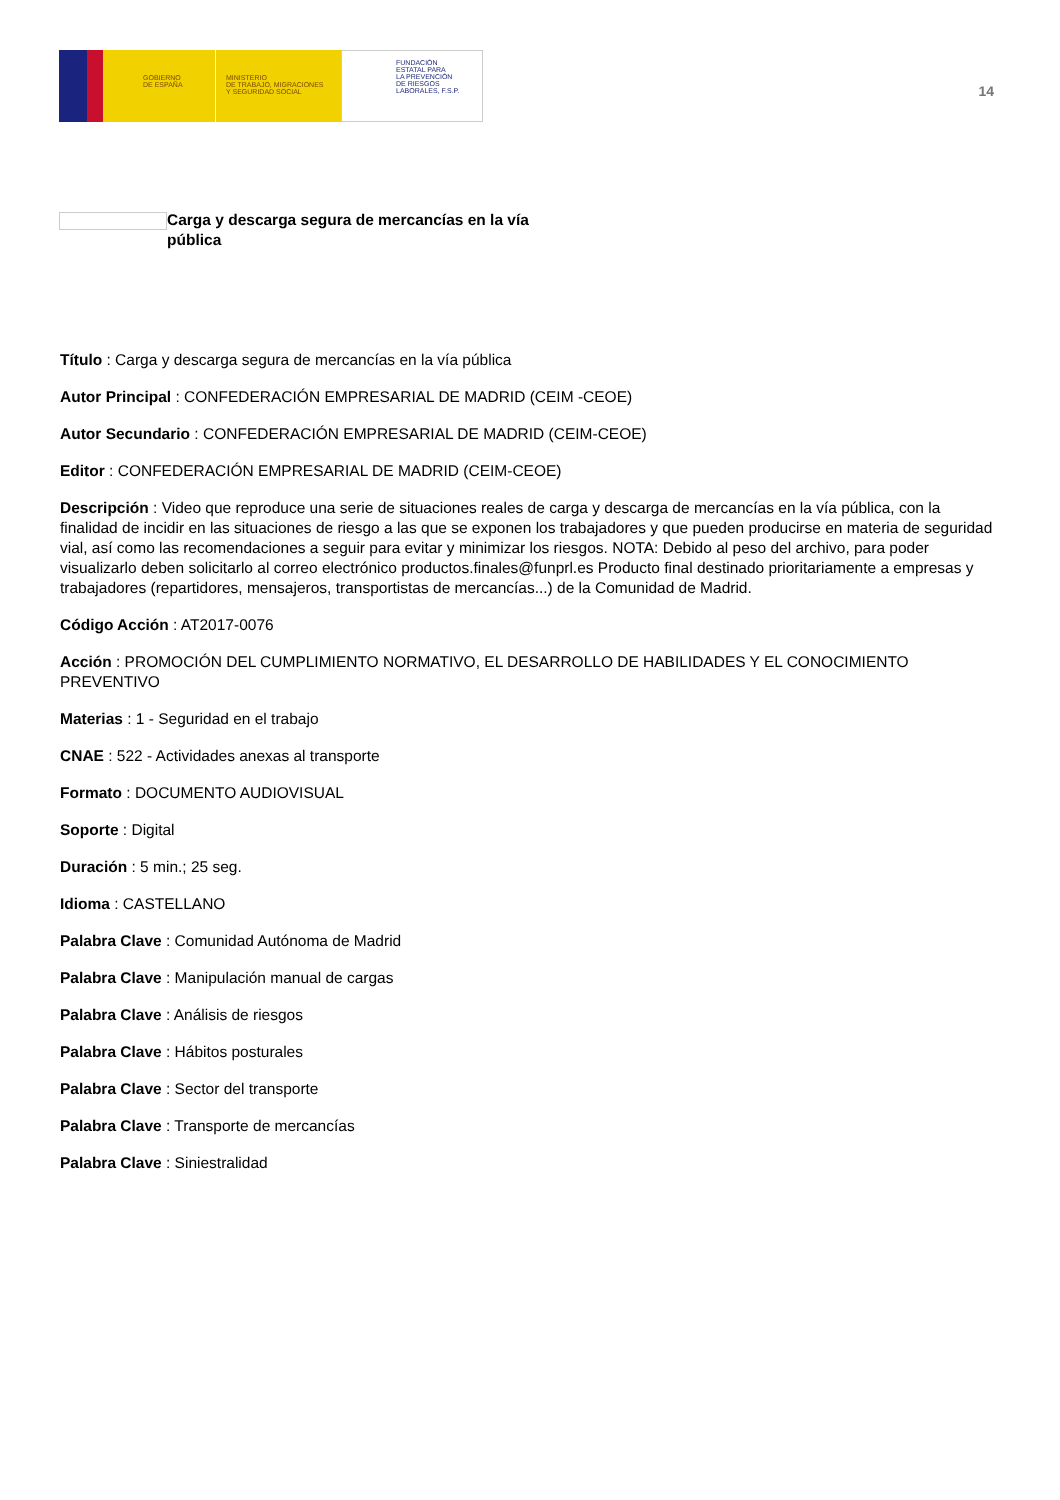GOBIERNO
DE ESPAÑA
MINISTERIO
DE TRABAJO, MIGRACIONES
Y SEGURIDAD SOCIAL
FUNDACIÓN
ESTATAL PARA
LA PREVENCIÓN
DE RIESGOS
LABORALES, F.S.P.
14
Carga y descarga segura de mercancías en la vía pública
Título : Carga y descarga segura de mercancías en la vía pública
Autor Principal : CONFEDERACIÓN EMPRESARIAL DE MADRID (CEIM -CEOE)
Autor Secundario : CONFEDERACIÓN EMPRESARIAL DE MADRID (CEIM-CEOE)
Editor : CONFEDERACIÓN EMPRESARIAL DE MADRID (CEIM-CEOE)
Descripción : Video que reproduce una serie de situaciones reales de carga y descarga de mercancías en la vía pública, con la finalidad de incidir en las situaciones de riesgo a las que se exponen los trabajadores y que pueden producirse en materia de seguridad vial, así como las recomendaciones a seguir para evitar y minimizar los riesgos. NOTA: Debido al peso del archivo, para poder visualizarlo deben solicitarlo al correo electrónico productos.finales@funprl.es Producto final destinado prioritariamente a empresas y trabajadores (repartidores, mensajeros, transportistas de mercancías...) de la Comunidad de Madrid.
Código Acción : AT2017-0076
Acción : PROMOCIÓN DEL CUMPLIMIENTO NORMATIVO, EL DESARROLLO DE HABILIDADES Y EL CONOCIMIENTO PREVENTIVO
Materias : 1 - Seguridad en el trabajo
CNAE : 522 - Actividades anexas al transporte
Formato : DOCUMENTO AUDIOVISUAL
Soporte : Digital
Duración : 5 min.; 25 seg.
Idioma : CASTELLANO
Palabra Clave : Comunidad Autónoma de Madrid
Palabra Clave : Manipulación manual de cargas
Palabra Clave : Análisis de riesgos
Palabra Clave : Hábitos posturales
Palabra Clave : Sector del transporte
Palabra Clave : Transporte de mercancías
Palabra Clave : Siniestralidad